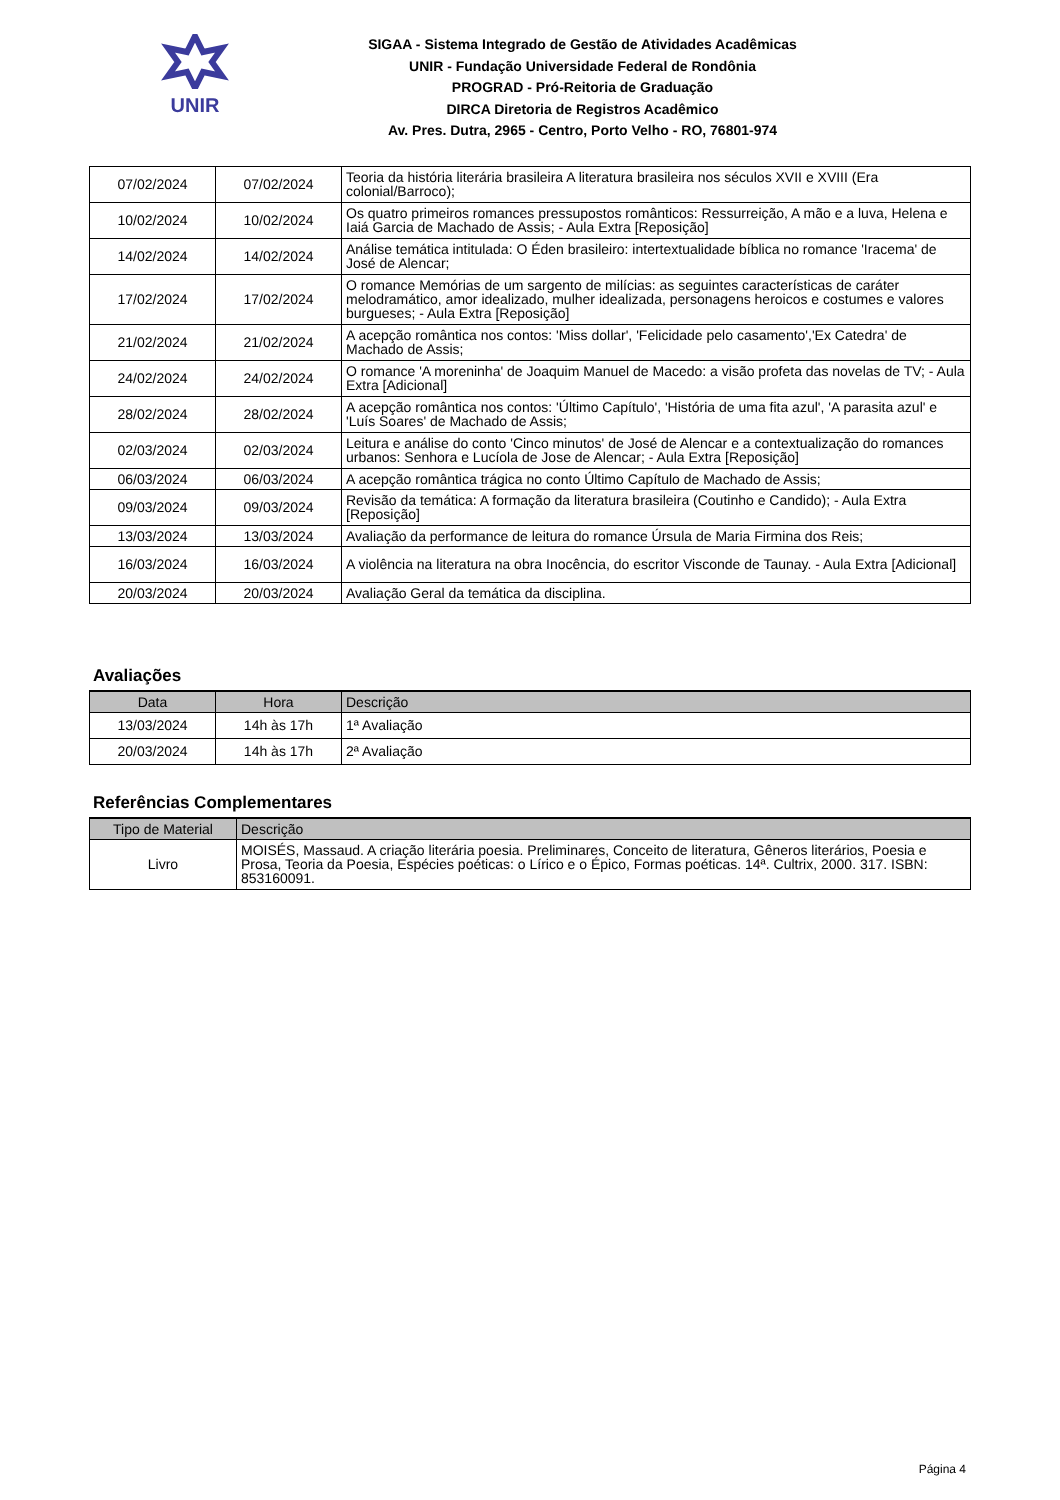UNIR
SIGAA - Sistema Integrado de Gestão de Atividades Acadêmicas
UNIR - Fundação Universidade Federal de Rondônia
PROGRAD - Pró-Reitoria de Graduação
DIRCA Diretoria de Registros Acadêmico
Av. Pres. Dutra, 2965 - Centro, Porto Velho - RO, 76801-974
| 07/02/2024 | 07/02/2024 | Teoria da história literária brasileira A literatura brasileira nos séculos XVII e XVIII (Era colonial/Barroco); |
| 10/02/2024 | 10/02/2024 | Os quatro primeiros romances pressupostos românticos: Ressurreição, A mão e a luva, Helena e Iaiá Garcia de Machado de Assis; - Aula Extra [Reposição] |
| 14/02/2024 | 14/02/2024 | Análise temática intitulada: O Éden brasileiro: intertextualidade bíblica no romance 'Iracema' de José de Alencar; |
| 17/02/2024 | 17/02/2024 | O romance Memórias de um sargento de milícias: as seguintes características de caráter melodramático, amor idealizado, mulher idealizada, personagens heroicos e costumes e valores burgueses; - Aula Extra [Reposição] |
| 21/02/2024 | 21/02/2024 | A acepção romântica nos contos: 'Miss dollar', 'Felicidade pelo casamento','Ex Catedra' de Machado de Assis; |
| 24/02/2024 | 24/02/2024 | O romance 'A moreninha' de Joaquim Manuel de Macedo: a visão profeta das novelas de TV; - Aula Extra [Adicional] |
| 28/02/2024 | 28/02/2024 | A acepção romântica nos contos: 'Último Capítulo', 'História de uma fita azul', 'A parasita azul' e 'Luís Soares' de Machado de Assis; |
| 02/03/2024 | 02/03/2024 | Leitura e análise do conto 'Cinco minutos' de José de Alencar e a contextualização do romances urbanos: Senhora e Lucíola de Jose de Alencar; - Aula Extra [Reposição] |
| 06/03/2024 | 06/03/2024 | A acepção romântica trágica no conto Último Capítulo de Machado de Assis; |
| 09/03/2024 | 09/03/2024 | Revisão da temática: A formação da literatura brasileira (Coutinho e Candido); - Aula Extra [Reposição] |
| 13/03/2024 | 13/03/2024 | Avaliação da performance de leitura do romance Úrsula de Maria Firmina dos Reis; |
| 16/03/2024 | 16/03/2024 | A violência na literatura na obra Inocência, do escritor Visconde de Taunay. - Aula Extra [Adicional] |
| 20/03/2024 | 20/03/2024 | Avaliação Geral da temática da disciplina. |
Avaliações
| Data | Hora | Descrição |
| --- | --- | --- |
| 13/03/2024 | 14h às 17h | 1ª Avaliação |
| 20/03/2024 | 14h às 17h | 2ª Avaliação |
Referências Complementares
| Tipo de Material | Descrição |
| --- | --- |
| Livro | MOISÉS, Massaud. A criação literária poesia. Preliminares, Conceito de literatura, Gêneros literários, Poesia e Prosa, Teoria da Poesia, Espécies poéticas: o Lírico e o Épico, Formas poéticas. 14ª. Cultrix, 2000. 317. ISBN: 853160091. |
Página 4